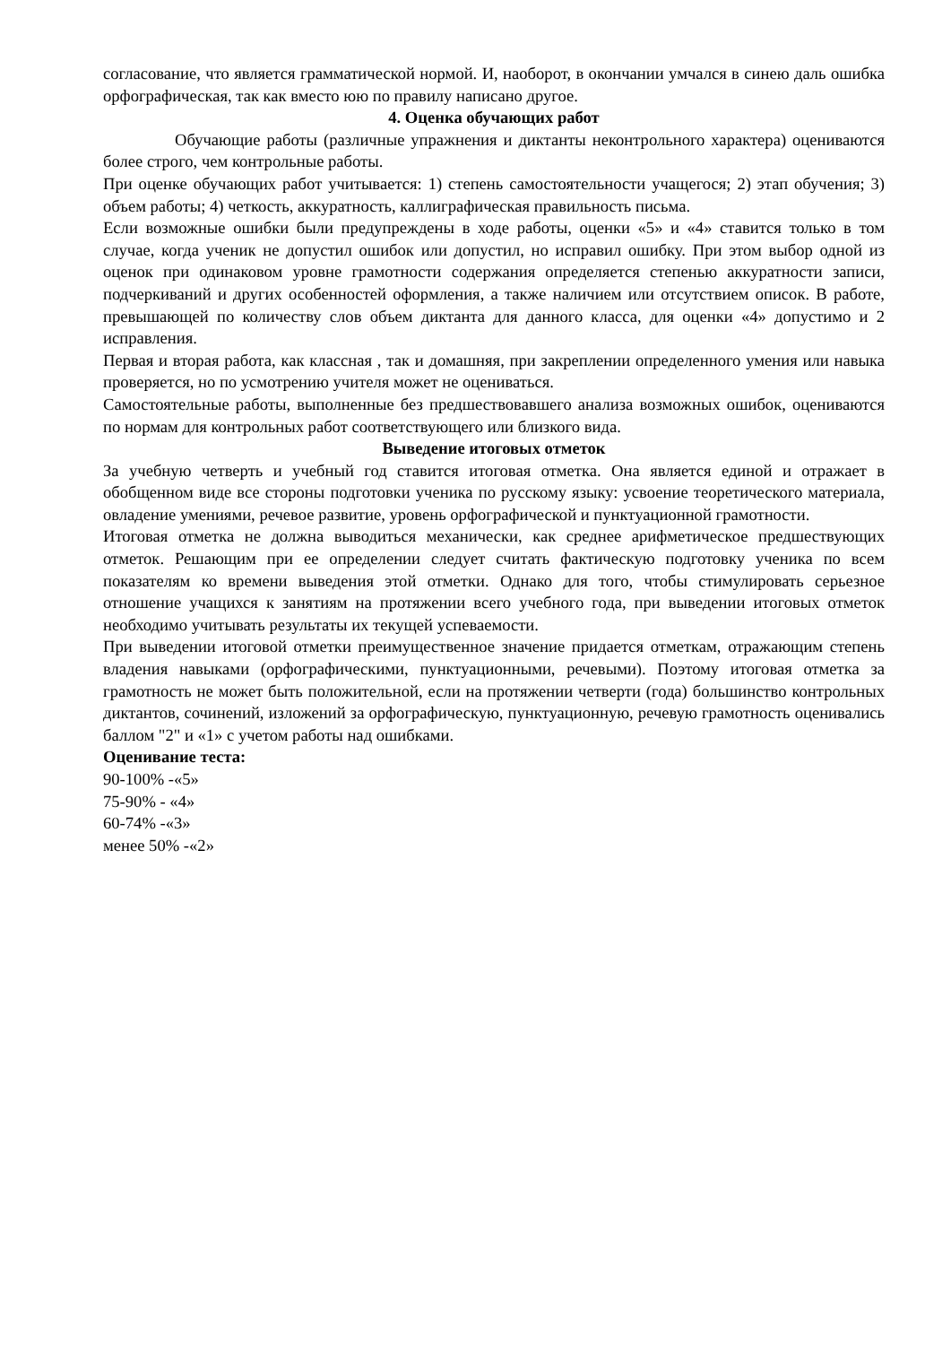согласование, что является грамматической нормой. И, наоборот, в окончании умчался в синею даль ошибка орфографическая, так как вместо юю по правилу написано другое.
4. Оценка обучающих работ
Обучающие работы (различные упражнения и диктанты неконтрольного характера) оцениваются более строго, чем контрольные работы.
При оценке обучающих работ учитывается: 1) степень самостоятельности учащегося; 2) этап обучения; 3) объем работы; 4) четкость, аккуратность, каллиграфическая правильность письма.
Если возможные ошибки были предупреждены в ходе работы, оценки «5» и «4» ставится только в том случае, когда ученик не допустил ошибок или допустил, но исправил ошибку. При этом выбор одной из оценок при одинаковом уровне грамотности содержания определяется степенью аккуратности записи, подчеркиваний и других особенностей оформления, а также наличием или отсутствием описок. В работе, превышающей по количеству слов объем диктанта для данного класса, для оценки «4» допустимо и 2 исправления.
Первая и вторая работа, как классная , так и домашняя, при закреплении определенного умения или навыка проверяется, но по усмотрению учителя может не оцениваться.
Самостоятельные работы, выполненные без предшествовавшего анализа возможных ошибок, оцениваются по нормам для контрольных работ соответствующего или близкого вида.
Выведение итоговых отметок
За учебную четверть и учебный год ставится итоговая отметка. Она является единой и отражает в обобщенном виде все стороны подготовки ученика по русскому языку: усвоение теоретического материала, овладение умениями, речевое развитие, уровень орфографической и пунктуационной грамотности.
Итоговая отметка не должна выводиться механически, как среднее арифметическое предшествующих отметок. Решающим при ее определении следует считать фактическую подготовку ученика по всем показателям ко времени выведения этой отметки. Однако для того, чтобы стимулировать серьезное отношение учащихся к занятиям на протяжении всего учебного года, при выведении итоговых отметок необходимо учитывать результаты их текущей успеваемости.
При выведении итоговой отметки преимущественное значение придается отметкам, отражающим степень владения навыками (орфографическими, пунктуационными, речевыми). Поэтому итоговая отметка за грамотность не может быть положительной, если на протяжении четверти (года) большинство контрольных диктантов, сочинений, изложений за орфографическую, пунктуационную, речевую грамотность оценивались баллом "2" и «1» с учетом работы над ошибками.
Оценивание теста:
90-100% -«5»
75-90% - «4»
60-74% -«3»
менее 50% -«2»